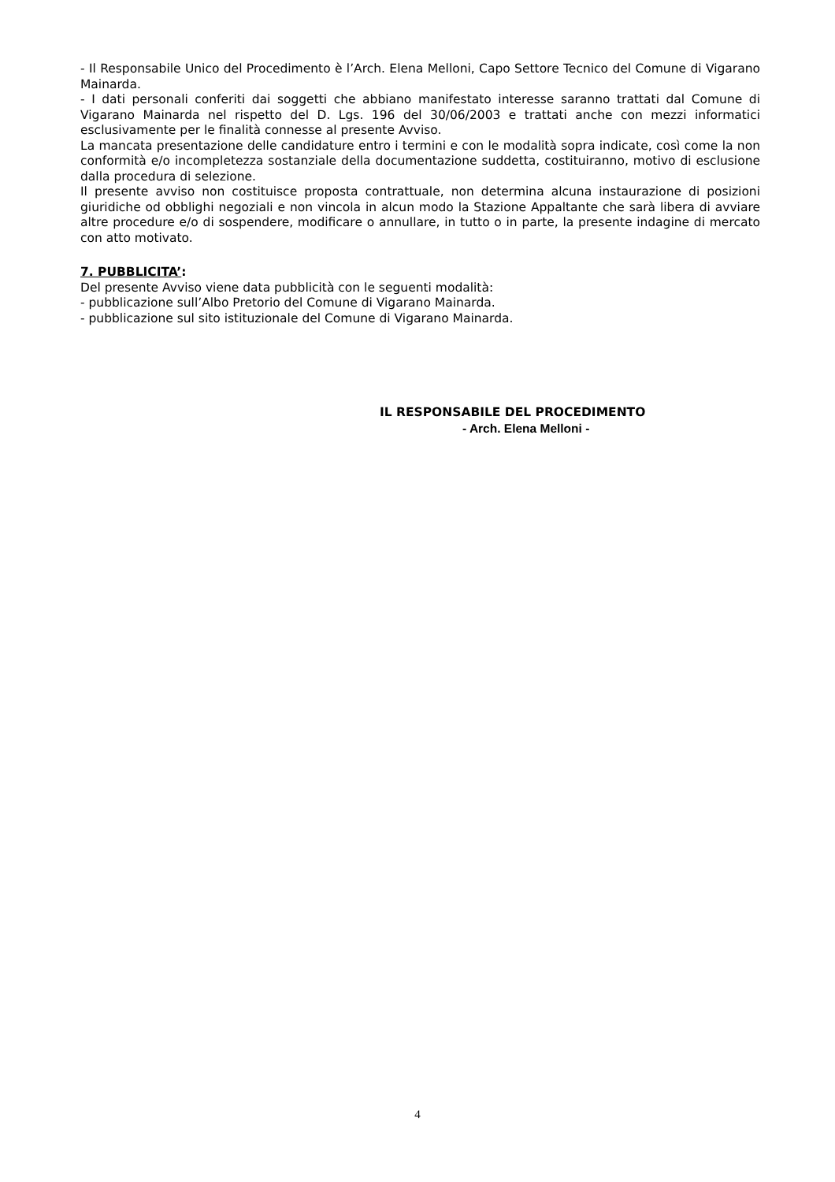- Il Responsabile Unico del Procedimento è l’Arch. Elena Melloni, Capo Settore Tecnico del Comune di Vigarano Mainarda.
- I dati personali conferiti dai soggetti che abbiano manifestato interesse saranno trattati dal Comune di Vigarano Mainarda nel rispetto del D. Lgs. 196 del 30/06/2003 e trattati anche con mezzi informatici esclusivamente per le finalità connesse al presente Avviso.
La mancata presentazione delle candidature entro i termini e con le modalità sopra indicate, così come la non conformità e/o incompletezza sostanziale della documentazione suddetta, costituiranno, motivo di esclusione dalla procedura di selezione.
Il presente avviso non costituisce proposta contrattuale, non determina alcuna instaurazione di posizioni giuridiche od obblighi negoziali e non vincola in alcun modo la Stazione Appaltante che sarà libera di avviare altre procedure e/o di sospendere, modificare o annullare, in tutto o in parte, la presente indagine di mercato con atto motivato.
7. PUBBLICITA’:
Del presente Avviso viene data pubblicità con le seguenti modalità:
- pubblicazione sull’Albo Pretorio del Comune di Vigarano Mainarda.
- pubblicazione sul sito istituzionale del Comune di Vigarano Mainarda.
IL RESPONSABILE DEL PROCEDIMENTO
- Arch. Elena Melloni -
4